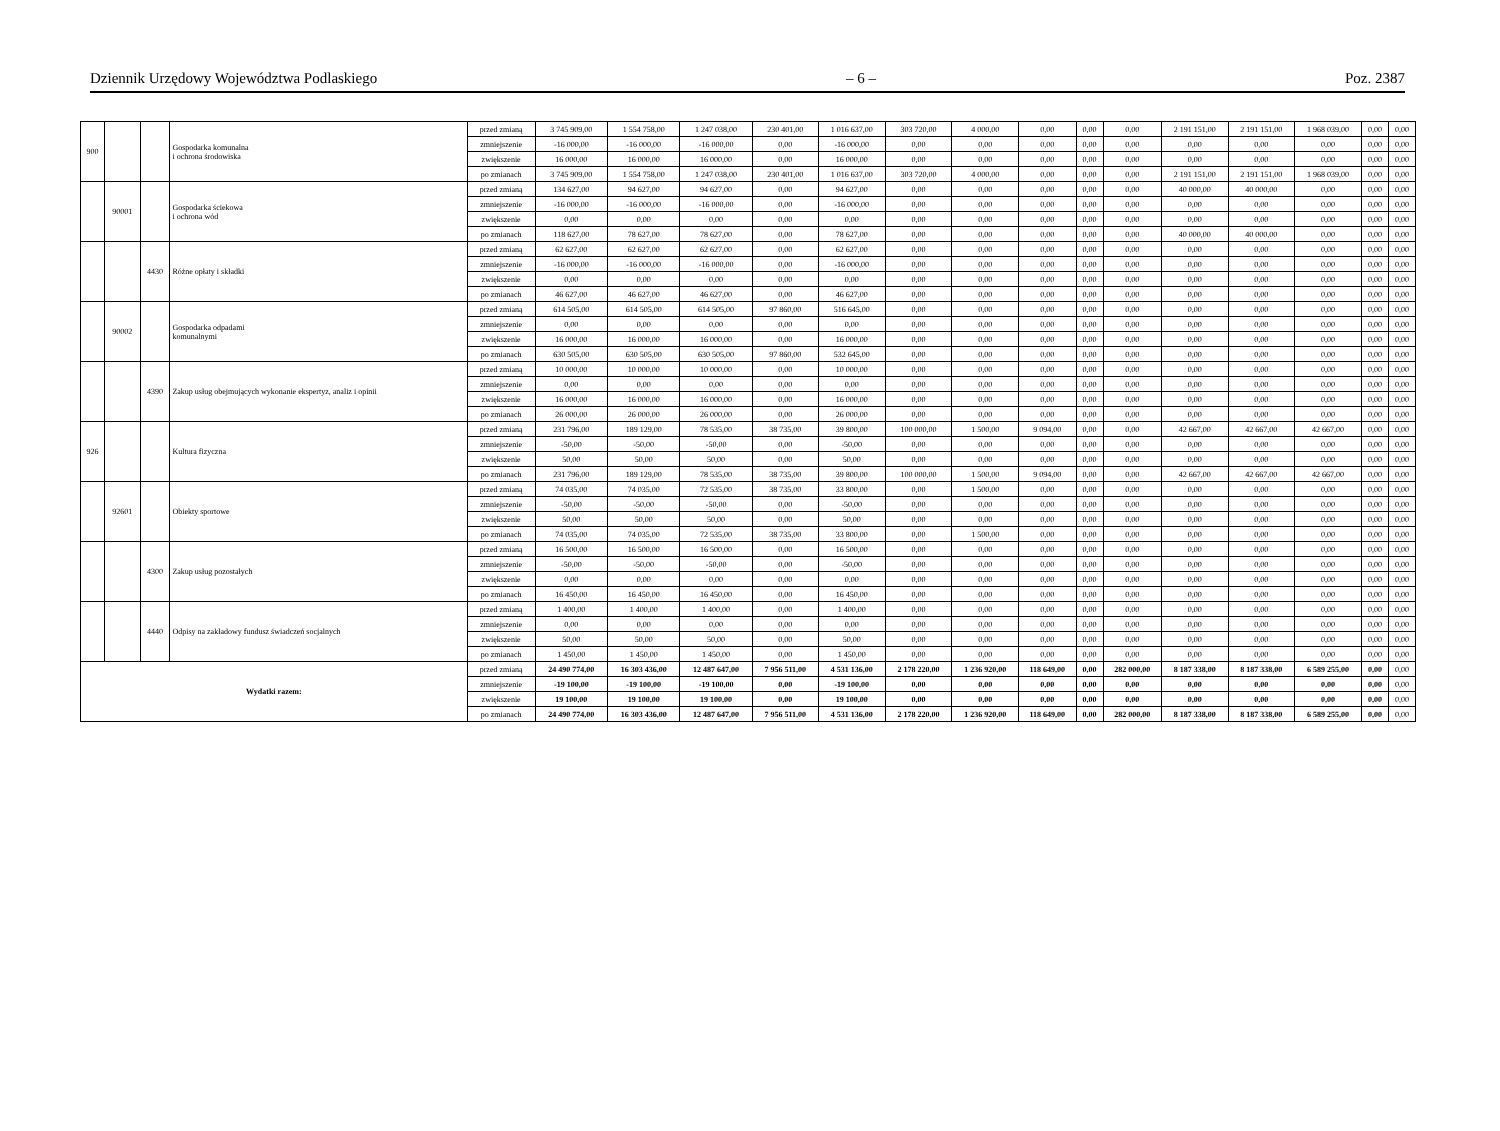Dziennik Urzędowy Województwa Podlaskiego – 6 – Poz. 2387
| 900 | | | Gospodarka komunalna i ochrona środowiska | przed zmianą | 3 745 909,00 | 1 554 758,00 | 1 247 038,00 | 230 401,00 | 1 016 637,00 | 303 720,00 | 4 000,00 | 0,00 | 0,00 | 0,00 | 2 191 151,00 | 2 191 151,00 | 1 968 039,00 | 0,00 | 0,00 |
| | | | | zmniejszenie | -16 000,00 | -16 000,00 | -16 000,00 | 0,00 | -16 000,00 | 0,00 | 0,00 | 0,00 | 0,00 | 0,00 | 0,00 | 0,00 | 0,00 | 0,00 | 0,00 |
| | | | | zwiększenie | 16 000,00 | 16 000,00 | 16 000,00 | 0,00 | 16 000,00 | 0,00 | 0,00 | 0,00 | 0,00 | 0,00 | 0,00 | 0,00 | 0,00 | 0,00 | 0,00 |
| | | | | po zmianach | 3 745 909,00 | 1 554 758,00 | 1 247 038,00 | 230 401,00 | 1 016 637,00 | 303 720,00 | 4 000,00 | 0,00 | 0,00 | 0,00 | 2 191 151,00 | 2 191 151,00 | 1 968 039,00 | 0,00 | 0,00 |
| | 90001 | | Gospodarka ściekowa i ochrona wód | przed zmianą | 134 627,00 | 94 627,00 | 94 627,00 | 0,00 | 94 627,00 | 0,00 | 0,00 | 0,00 | 0,00 | 0,00 | 40 000,00 | 40 000,00 | 0,00 | 0,00 | 0,00 |
| | | | | zmniejszenie | -16 000,00 | -16 000,00 | -16 000,00 | 0,00 | -16 000,00 | 0,00 | 0,00 | 0,00 | 0,00 | 0,00 | 0,00 | 0,00 | 0,00 | 0,00 | 0,00 |
| | | | | zwiększenie | 0,00 | 0,00 | 0,00 | 0,00 | 0,00 | 0,00 | 0,00 | 0,00 | 0,00 | 0,00 | 0,00 | 0,00 | 0,00 | 0,00 | 0,00 |
| | | | | po zmianach | 118 627,00 | 78 627,00 | 78 627,00 | 0,00 | 78 627,00 | 0,00 | 0,00 | 0,00 | 0,00 | 0,00 | 40 000,00 | 40 000,00 | 0,00 | 0,00 | 0,00 |
| | | 4430 | Różne opłaty i składki | przed zmianą | 62 627,00 | 62 627,00 | 62 627,00 | 0,00 | 62 627,00 | 0,00 | 0,00 | 0,00 | 0,00 | 0,00 | 0,00 | 0,00 | 0,00 | 0,00 | 0,00 |
| | | | | zmniejszenie | -16 000,00 | -16 000,00 | -16 000,00 | 0,00 | -16 000,00 | 0,00 | 0,00 | 0,00 | 0,00 | 0,00 | 0,00 | 0,00 | 0,00 | 0,00 | 0,00 |
| | | | | zwiększenie | 0,00 | 0,00 | 0,00 | 0,00 | 0,00 | 0,00 | 0,00 | 0,00 | 0,00 | 0,00 | 0,00 | 0,00 | 0,00 | 0,00 | 0,00 |
| | | | | po zmianach | 46 627,00 | 46 627,00 | 46 627,00 | 0,00 | 46 627,00 | 0,00 | 0,00 | 0,00 | 0,00 | 0,00 | 0,00 | 0,00 | 0,00 | 0,00 | 0,00 |
| | 90002 | | Gospodarka odpadami komunalnymi | przed zmianą | 614 505,00 | 614 505,00 | 614 505,00 | 97 860,00 | 516 645,00 | 0,00 | 0,00 | 0,00 | 0,00 | 0,00 | 0,00 | 0,00 | 0,00 | 0,00 | 0,00 |
| | | | | zmniejszenie | 0,00 | 0,00 | 0,00 | 0,00 | 0,00 | 0,00 | 0,00 | 0,00 | 0,00 | 0,00 | 0,00 | 0,00 | 0,00 | 0,00 | 0,00 |
| | | | | zwiększenie | 16 000,00 | 16 000,00 | 16 000,00 | 0,00 | 16 000,00 | 0,00 | 0,00 | 0,00 | 0,00 | 0,00 | 0,00 | 0,00 | 0,00 | 0,00 | 0,00 |
| | | | | po zmianach | 630 505,00 | 630 505,00 | 630 505,00 | 97 860,00 | 532 645,00 | 0,00 | 0,00 | 0,00 | 0,00 | 0,00 | 0,00 | 0,00 | 0,00 | 0,00 | 0,00 |
| | | 4390 | Zakup usług obejmujących wykonanie ekspertyz, analiz i opinii | przed zmianą | 10 000,00 | 10 000,00 | 10 000,00 | 0,00 | 10 000,00 | 0,00 | 0,00 | 0,00 | 0,00 | 0,00 | 0,00 | 0,00 | 0,00 | 0,00 | 0,00 |
| | | | | zmniejszenie | 0,00 | 0,00 | 0,00 | 0,00 | 0,00 | 0,00 | 0,00 | 0,00 | 0,00 | 0,00 | 0,00 | 0,00 | 0,00 | 0,00 | 0,00 |
| | | | | zwiększenie | 16 000,00 | 16 000,00 | 16 000,00 | 0,00 | 16 000,00 | 0,00 | 0,00 | 0,00 | 0,00 | 0,00 | 0,00 | 0,00 | 0,00 | 0,00 | 0,00 |
| | | | | po zmianach | 26 000,00 | 26 000,00 | 26 000,00 | 0,00 | 26 000,00 | 0,00 | 0,00 | 0,00 | 0,00 | 0,00 | 0,00 | 0,00 | 0,00 | 0,00 | 0,00 |
| 926 | | | Kultura fizyczna | przed zmianą | 231 796,00 | 189 129,00 | 78 535,00 | 38 735,00 | 39 800,00 | 100 000,00 | 1 500,00 | 9 094,00 | 0,00 | 0,00 | 42 667,00 | 42 667,00 | 42 667,00 | 0,00 | 0,00 |
| | | | | zmniejszenie | -50,00 | -50,00 | -50,00 | 0,00 | -50,00 | 0,00 | 0,00 | 0,00 | 0,00 | 0,00 | 0,00 | 0,00 | 0,00 | 0,00 | 0,00 |
| | | | | zwiększenie | 50,00 | 50,00 | 50,00 | 0,00 | 50,00 | 0,00 | 0,00 | 0,00 | 0,00 | 0,00 | 0,00 | 0,00 | 0,00 | 0,00 | 0,00 |
| | | | | po zmianach | 231 796,00 | 189 129,00 | 78 535,00 | 38 735,00 | 39 800,00 | 100 000,00 | 1 500,00 | 9 094,00 | 0,00 | 0,00 | 42 667,00 | 42 667,00 | 42 667,00 | 0,00 | 0,00 |
| | 92601 | | Obiekty sportowe | przed zmianą | 74 035,00 | 74 035,00 | 72 535,00 | 38 735,00 | 33 800,00 | 0,00 | 1 500,00 | 0,00 | 0,00 | 0,00 | 0,00 | 0,00 | 0,00 | 0,00 | 0,00 |
| | | | | zmniejszenie | -50,00 | -50,00 | -50,00 | 0,00 | -50,00 | 0,00 | 0,00 | 0,00 | 0,00 | 0,00 | 0,00 | 0,00 | 0,00 | 0,00 | 0,00 |
| | | | | zwiększenie | 50,00 | 50,00 | 50,00 | 0,00 | 50,00 | 0,00 | 0,00 | 0,00 | 0,00 | 0,00 | 0,00 | 0,00 | 0,00 | 0,00 | 0,00 |
| | | | | po zmianach | 74 035,00 | 74 035,00 | 72 535,00 | 38 735,00 | 33 800,00 | 0,00 | 1 500,00 | 0,00 | 0,00 | 0,00 | 0,00 | 0,00 | 0,00 | 0,00 | 0,00 |
| | | 4300 | Zakup usług pozostałych | przed zmianą | 16 500,00 | 16 500,00 | 16 500,00 | 0,00 | 16 500,00 | 0,00 | 0,00 | 0,00 | 0,00 | 0,00 | 0,00 | 0,00 | 0,00 | 0,00 | 0,00 |
| | | | | zmniejszenie | -50,00 | -50,00 | -50,00 | 0,00 | -50,00 | 0,00 | 0,00 | 0,00 | 0,00 | 0,00 | 0,00 | 0,00 | 0,00 | 0,00 | 0,00 |
| | | | | zwiększenie | 0,00 | 0,00 | 0,00 | 0,00 | 0,00 | 0,00 | 0,00 | 0,00 | 0,00 | 0,00 | 0,00 | 0,00 | 0,00 | 0,00 | 0,00 |
| | | | | po zmianach | 16 450,00 | 16 450,00 | 16 450,00 | 0,00 | 16 450,00 | 0,00 | 0,00 | 0,00 | 0,00 | 0,00 | 0,00 | 0,00 | 0,00 | 0,00 | 0,00 |
| | | 4440 | Odpisy na zakładowy fundusz świadczeń socjalnych | przed zmianą | 1 400,00 | 1 400,00 | 1 400,00 | 0,00 | 1 400,00 | 0,00 | 0,00 | 0,00 | 0,00 | 0,00 | 0,00 | 0,00 | 0,00 | 0,00 | 0,00 |
| | | | | zmniejszenie | 0,00 | 0,00 | 0,00 | 0,00 | 0,00 | 0,00 | 0,00 | 0,00 | 0,00 | 0,00 | 0,00 | 0,00 | 0,00 | 0,00 | 0,00 |
| | | | | zwiększenie | 50,00 | 50,00 | 50,00 | 0,00 | 50,00 | 0,00 | 0,00 | 0,00 | 0,00 | 0,00 | 0,00 | 0,00 | 0,00 | 0,00 | 0,00 |
| | | | | po zmianach | 1 450,00 | 1 450,00 | 1 450,00 | 0,00 | 1 450,00 | 0,00 | 0,00 | 0,00 | 0,00 | 0,00 | 0,00 | 0,00 | 0,00 | 0,00 | 0,00 |
| Wydatki razem: | | | | przed zmianą | 24 490 774,00 | 16 303 436,00 | 12 487 647,00 | 7 956 511,00 | 4 531 136,00 | 2 178 220,00 | 1 236 920,00 | 118 649,00 | 0,00 | 282 000,00 | 8 187 338,00 | 8 187 338,00 | 6 589 255,00 | 0,00 | 0,00 |
| | | | | zmniejszenie | -19 100,00 | -19 100,00 | -19 100,00 | 0,00 | -19 100,00 | 0,00 | 0,00 | 0,00 | 0,00 | 0,00 | 0,00 | 0,00 | 0,00 | 0,00 | 0,00 |
| | | | | zwiększenie | 19 100,00 | 19 100,00 | 19 100,00 | 0,00 | 19 100,00 | 0,00 | 0,00 | 0,00 | 0,00 | 0,00 | 0,00 | 0,00 | 0,00 | 0,00 | 0,00 |
| | | | | po zmianach | 24 490 774,00 | 16 303 436,00 | 12 487 647,00 | 7 956 511,00 | 4 531 136,00 | 2 178 220,00 | 1 236 920,00 | 118 649,00 | 0,00 | 282 000,00 | 8 187 338,00 | 8 187 338,00 | 6 589 255,00 | 0,00 | 0,00 |